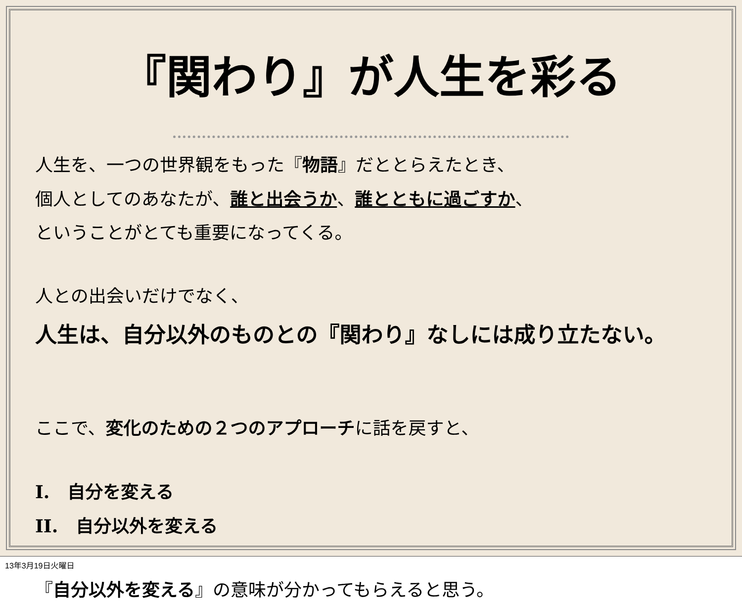『関わり』が人生を彩る
人生を、一つの世界観をもった『物語』だととらえたとき、
個人としてのあなたが、誰と出会うか、誰とともに過ごすか、
ということがとても重要になってくる。
人との出会いだけでなく、
人生は、自分以外のものとの『関わり』なしには成り立たない。
ここで、変化のための２つのアプローチに話を戻すと、
I.　自分を変える
II.　自分以外を変える
『自分以外を変える』の意味が分かってもらえると思う。
13年3月19日火曜日